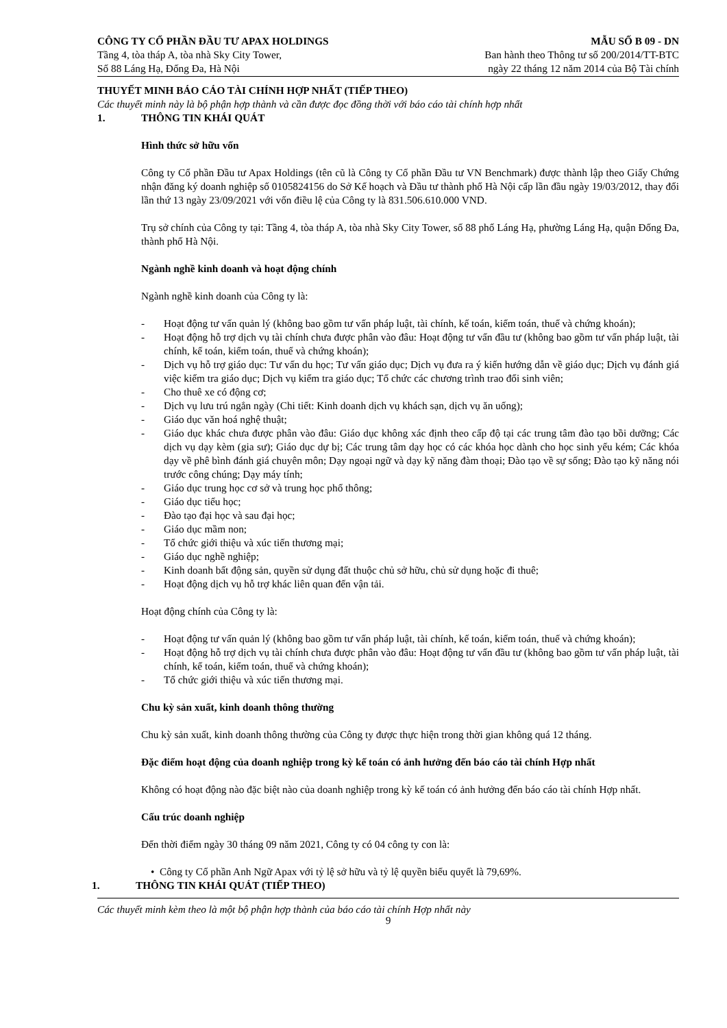CÔNG TY CỔ PHẦN ĐẦU TƯ APAX HOLDINGS
Tầng 4, tòa tháp A, tòa nhà Sky City Tower,
Số 88 Láng Hạ, Đống Đa, Hà Nội
MẪU SỐ B 09 - DN
Ban hành theo Thông tư số 200/2014/TT-BTC
ngày 22 tháng 12 năm 2014 của Bộ Tài chính
THUYẾT MINH BÁO CÁO TÀI CHÍNH HỢP NHẤT (TIẾP THEO)
Các thuyết minh này là bộ phận hợp thành và cần được đọc đồng thời với báo cáo tài chính hợp nhất
1. THÔNG TIN KHÁI QUÁT
Hình thức sở hữu vốn
Công ty Cổ phần Đầu tư Apax Holdings (tên cũ là Công ty Cổ phần Đầu tư VN Benchmark) được thành lập theo Giấy Chứng nhận đăng ký doanh nghiệp số 0105824156 do Sở Kế hoạch và Đầu tư thành phố Hà Nội cấp lần đầu ngày 19/03/2012, thay đổi lần thứ 13 ngày 23/09/2021 với vốn điều lệ của Công ty là 831.506.610.000 VND.
Trụ sở chính của Công ty tại: Tầng 4, tòa tháp A, tòa nhà Sky City Tower, số 88 phố Láng Hạ, phường Láng Hạ, quận Đống Đa, thành phố Hà Nội.
Ngành nghề kinh doanh và hoạt động chính
Ngành nghề kinh doanh của Công ty là:
- Hoạt động tư vấn quản lý (không bao gồm tư vấn pháp luật, tài chính, kế toán, kiểm toán, thuế và chứng khoán);
- Hoạt động hỗ trợ dịch vụ tài chính chưa được phân vào đâu: Hoạt động tư vấn đầu tư (không bao gồm tư vấn pháp luật, tài chính, kế toán, kiểm toán, thuế và chứng khoán);
- Dịch vụ hỗ trợ giáo dục: Tư vấn du học; Tư vấn giáo dục; Dịch vụ đưa ra ý kiến hướng dẫn về giáo dục; Dịch vụ đánh giá việc kiểm tra giáo dục; Dịch vụ kiểm tra giáo dục; Tổ chức các chương trình trao đổi sinh viên;
- Cho thuê xe có động cơ;
- Dịch vụ lưu trú ngắn ngày (Chi tiết: Kinh doanh dịch vụ khách sạn, dịch vụ ăn uống);
- Giáo dục văn hoá nghệ thuật;
- Giáo dục khác chưa được phân vào đâu: Giáo dục không xác định theo cấp độ tại các trung tâm đào tạo bồi dưỡng; Các dịch vụ dạy kèm (gia sư); Giáo dục dự bị; Các trung tâm dạy học có các khóa học dành cho học sinh yếu kém; Các khóa dạy về phê bình đánh giá chuyên môn; Dạy ngoại ngữ và dạy kỹ năng đàm thoại; Đào tạo về sự sống; Đào tạo kỹ năng nói trước công chúng; Dạy máy tính;
- Giáo dục trung học cơ sở và trung học phổ thông;
- Giáo dục tiểu học;
- Đào tạo đại học và sau đại học;
- Giáo dục mầm non;
- Tổ chức giới thiệu và xúc tiến thương mại;
- Giáo dục nghề nghiệp;
- Kinh doanh bất động sản, quyền sử dụng đất thuộc chủ sở hữu, chủ sử dụng hoặc đi thuê;
- Hoạt động dịch vụ hỗ trợ khác liên quan đến vận tải.
Hoạt động chính của Công ty là:
- Hoạt động tư vấn quản lý (không bao gồm tư vấn pháp luật, tài chính, kế toán, kiểm toán, thuế và chứng khoán);
- Hoạt động hỗ trợ dịch vụ tài chính chưa được phân vào đâu: Hoạt động tư vấn đầu tư (không bao gồm tư vấn pháp luật, tài chính, kế toán, kiểm toán, thuế và chứng khoán);
- Tổ chức giới thiệu và xúc tiến thương mại.
Chu kỳ sản xuất, kinh doanh thông thường
Chu kỳ sản xuất, kinh doanh thông thường của Công ty được thực hiện trong thời gian không quá 12 tháng.
Đặc điểm hoạt động của doanh nghiệp trong kỳ kế toán có ảnh hưởng đến báo cáo tài chính Hợp nhất
Không có hoạt động nào đặc biệt nào của doanh nghiệp trong kỳ kế toán có ảnh hưởng đến báo cáo tài chính Hợp nhất.
Cấu trúc doanh nghiệp
Đến thời điểm ngày 30 tháng 09 năm 2021, Công ty có 04 công ty con là:
• Công ty Cổ phần Anh Ngữ Apax với tỷ lệ sở hữu và tỷ lệ quyền biểu quyết là 79,69%.
1. THÔNG TIN KHÁI QUÁT (TIẾP THEO)
Các thuyết minh kèm theo là một bộ phận hợp thành của báo cáo tài chính Hợp nhất này
9